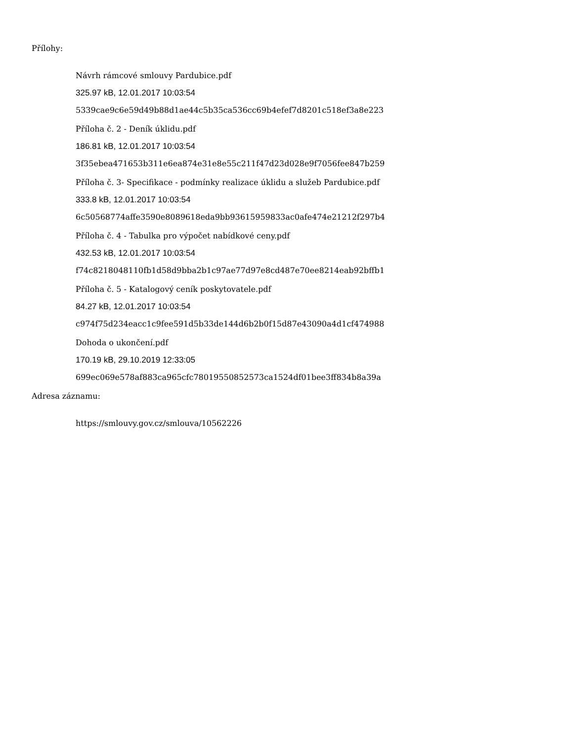Přílohy:
Návrh rámcové smlouvy Pardubice.pdf
325.97 kB, 12.01.2017 10:03:54
5339cae9c6e59d49b88d1ae44c5b35ca536cc69b4efef7d8201c518ef3a8e223
Příloha č. 2 - Deník úklidu.pdf
186.81 kB, 12.01.2017 10:03:54
3f35ebea471653b311e6ea874e31e8e55c211f47d23d028e9f7056fee847b259
Příloha č. 3- Specifikace - podmínky realizace úklidu a služeb Pardubice.pdf
333.8 kB, 12.01.2017 10:03:54
6c50568774affe3590e8089618eda9bb93615959833ac0afe474e21212f297b4
Příloha č. 4 - Tabulka pro výpočet nabídkové ceny.pdf
432.53 kB, 12.01.2017 10:03:54
f74c8218048110fb1d58d9bba2b1c97ae77d97e8cd487e70ee8214eab92bffb1
Příloha č. 5 - Katalogový ceník poskytovatele.pdf
84.27 kB, 12.01.2017 10:03:54
c974f75d234eacc1c9fee591d5b33de144d6b2b0f15d87e43090a4d1cf474988
Dohoda o ukončení.pdf
170.19 kB, 29.10.2019 12:33:05
699ec069e578af883ca965cfc78019550852573ca1524df01bee3ff834b8a39a
Adresa záznamu:
https://smlouvy.gov.cz/smlouva/10562226